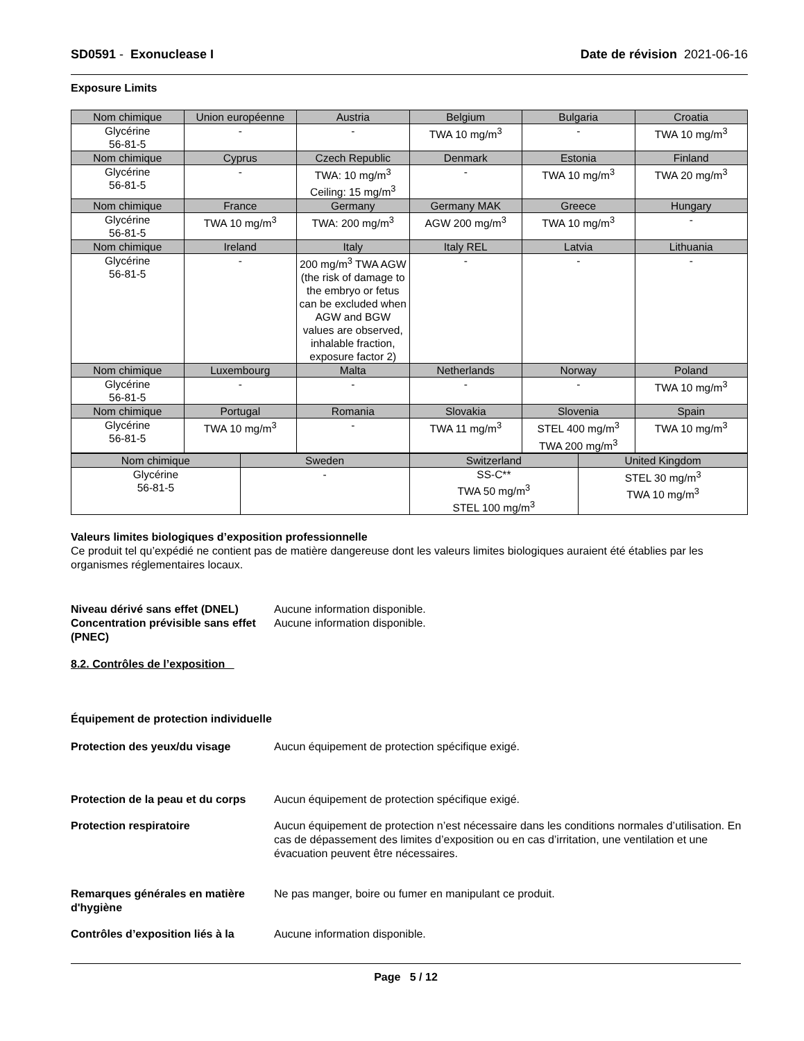SD0591 - Exonuclease I Date de révision 2021-06-16
Exposure Limits
| Nom chimique | Union européenne | Austria | Belgium | Bulgaria | Croatia |
| --- | --- | --- | --- | --- | --- |
| Glycérine 56-81-5 | - | - | TWA 10 mg/m<sup>3</sup> | - | TWA 10 mg/m<sup>3</sup> |
| Nom chimique | Cyprus | Czech Republic | Denmark | Estonia | Finland |
| Glycérine 56-81-5 | - | TWA: 10 mg/m<sup>3</sup> Ceiling: 15 mg/m<sup>3</sup> | - | TWA 10 mg/m<sup>3</sup> | TWA 20 mg/m<sup>3</sup> |
| Nom chimique | France | Germany | Germany MAK | Greece | Hungary |
| Glycérine 56-81-5 | TWA 10 mg/m<sup>3</sup> | TWA: 200 mg/m<sup>3</sup> | AGW 200 mg/m<sup>3</sup> | TWA 10 mg/m<sup>3</sup> | - |
| Nom chimique | Ireland | Italy | Italy REL | Latvia | Lithuania |
| Glycérine 56-81-5 | - | 200 mg/m<sup>3</sup> TWA AGW (the risk of damage to the embryo or fetus can be excluded when AGW and BGW values are observed, inhalable fraction, exposure factor 2) | - | - | - |
| Nom chimique | Luxembourg | Malta | Netherlands | Norway | Poland |
| Glycérine 56-81-5 | - | - | - | - | TWA 10 mg/m<sup>3</sup> |
| Nom chimique | Portugal | Romania | Slovakia | Slovenia | Spain |
| Glycérine 56-81-5 | TWA 10 mg/m<sup>3</sup> | - | TWA 11 mg/m<sup>3</sup> | STEL 400 mg/m<sup>3</sup> TWA 200 mg/m<sup>3</sup> | TWA 10 mg/m<sup>3</sup> |
| Nom chimique | Sweden | Switzerland | United Kingdom |
| --- | --- | --- | --- |
| Glycérine 56-81-5 | - | SS-C** TWA 50 mg/m<sup>3</sup> STEL 100 mg/m<sup>3</sup> | STEL 30 mg/m<sup>3</sup> TWA 10 mg/m<sup>3</sup> |
Valeurs limites biologiques d’exposition professionnelle
Ce produit tel qu’expédié ne contient pas de matière dangereuse dont les valeurs limites biologiques auraient été établies par les organismes réglementaires locaux.
Niveau dérivé sans effet (DNEL)
Aucune information disponible.
Concentration prévisible sans effet (PNEC)
Aucune information disponible.
8.2. Contrôles de l’exposition
Équipement de protection individuelle
Protection des yeux/du visage Aucun équipement de protection spécifique exigé.
Protection de la peau et du corps
Aucun équipement de protection spécifique exigé.
Protection respiratoire Aucun équipement de protection n’est nécessaire dans les conditions normales d’utilisation. En cas de dépassement des limites d’exposition ou en cas d’irritation, une ventilation et une évacuation peuvent être nécessaires.
Remarques générales en matière d'hygiène
Ne pas manger, boire ou fumer en manipulant ce produit.
Contrôles d’exposition liés à la
Aucune information disponible.
Page 5 / 12